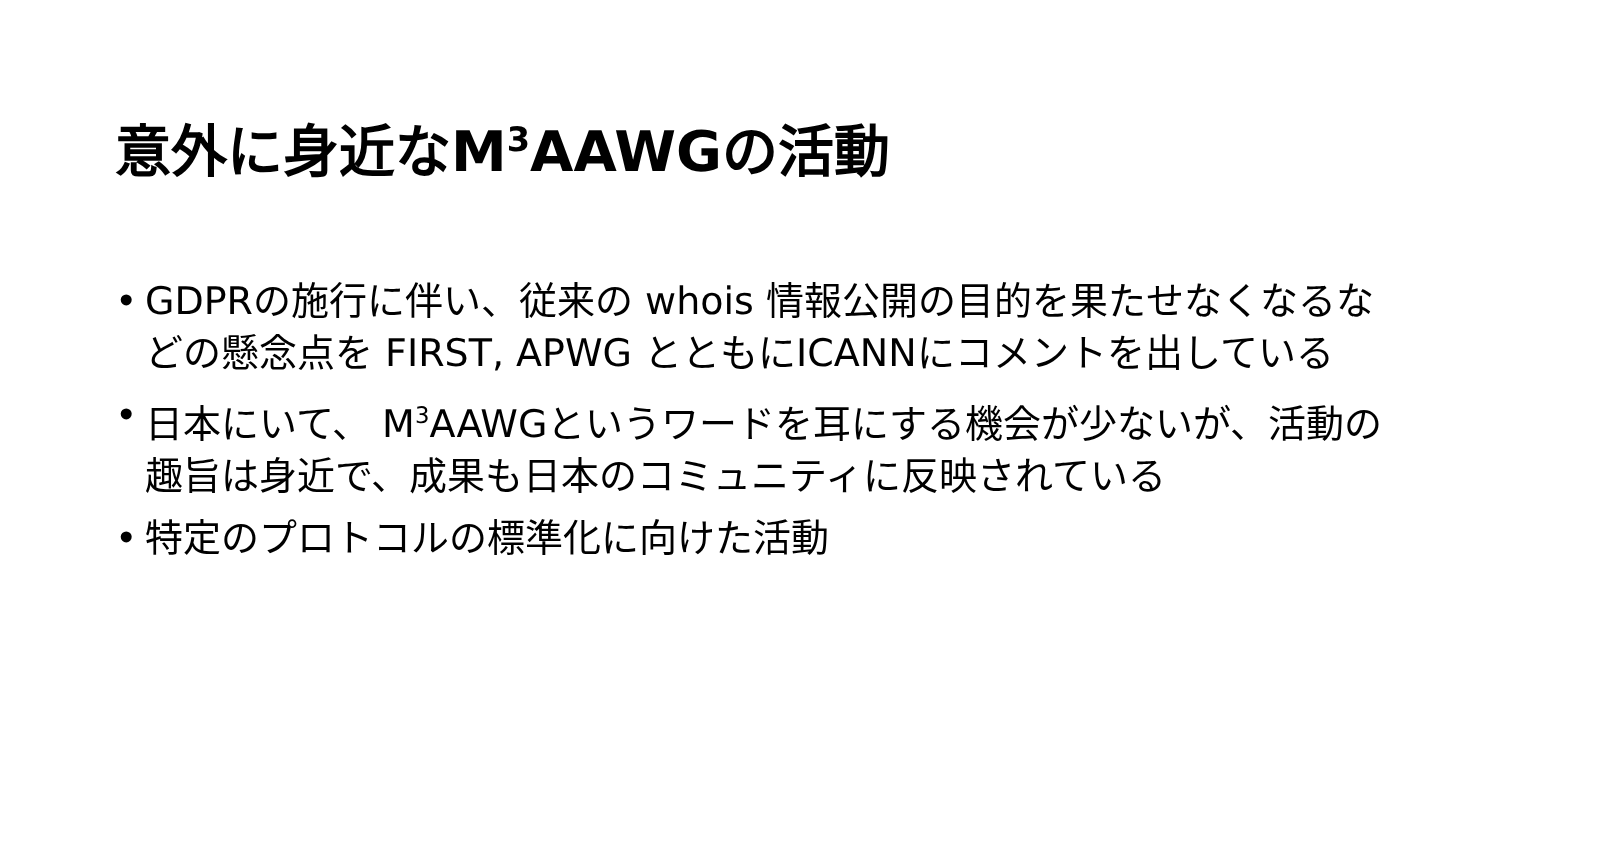意外に身近なM<sup>3</sup>AAWGの活動
• GDPRの施行に伴い、従来の whois 情報公開の目的を果たせなくなるなどの懸念点を FIRST, APWG とともにICANNにコメントを出している
• 日本にいて、 M<sup>3</sup>AAWGというワードを耳にする機会が少ないが、活動の趣旨は身近で、成果も日本のコミュニティに反映されている
• 特定のプロトコルの標準化に向けた活動